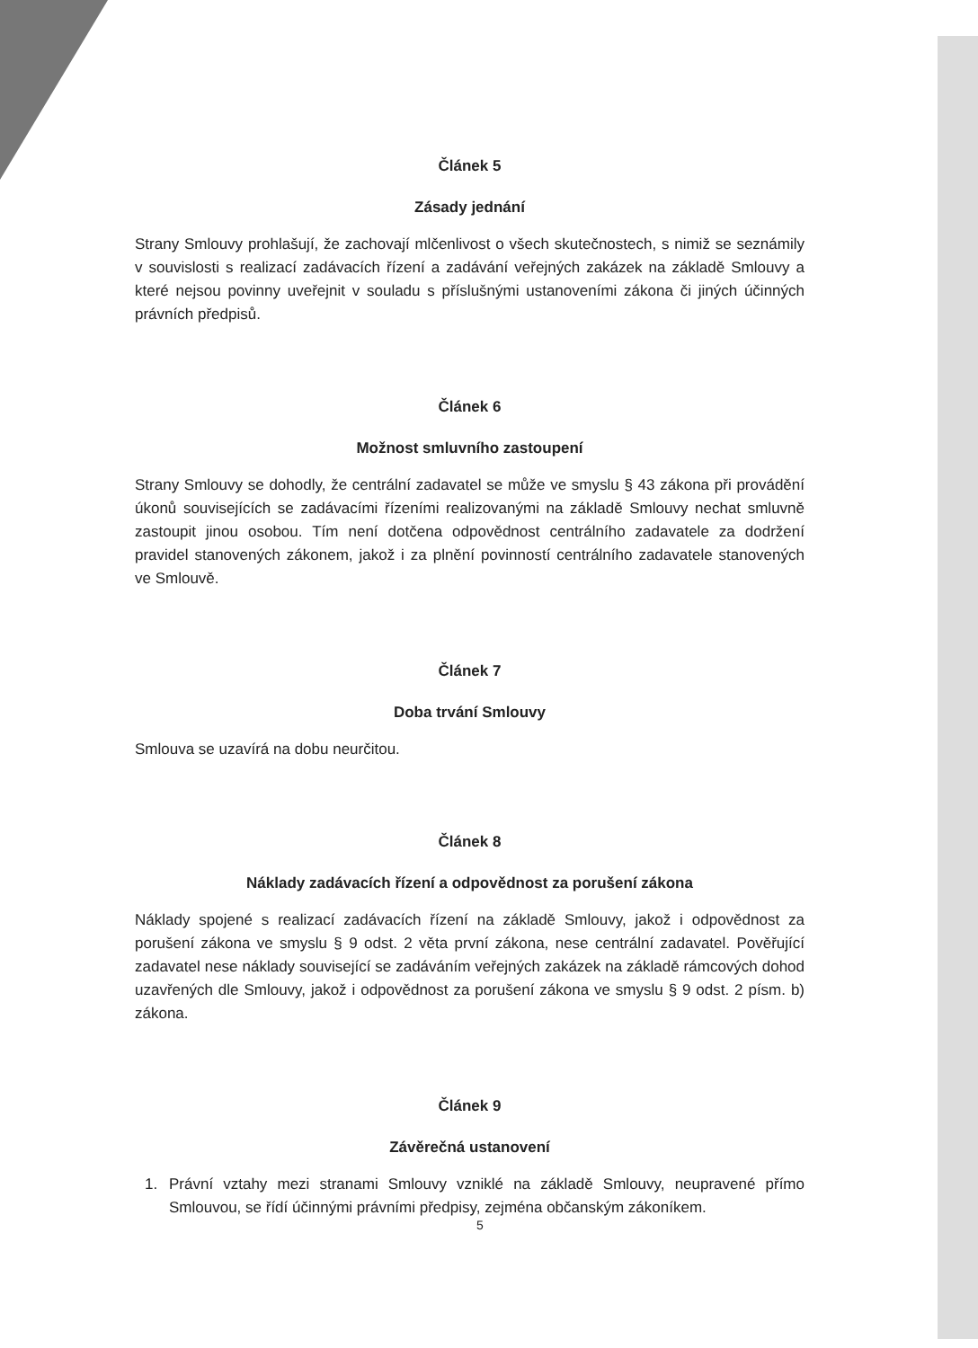Článek 5
Zásady jednání
Strany Smlouvy prohlašují, že zachovají mlčenlivost o všech skutečnostech, s nimiž se seznámily v souvislosti s realizací zadávacích řízení a zadávání veřejných zakázek na základě Smlouvy a které nejsou povinny uveřejnit v souladu s příslušnými ustanoveními zákona či jiných účinných právních předpisů.
Článek 6
Možnost smluvního zastoupení
Strany Smlouvy se dohodly, že centrální zadavatel se může ve smyslu § 43 zákona při provádění úkonů souvisejících se zadávacími řízeními realizovanými na základě Smlouvy nechat smluvně zastoupit jinou osobou. Tím není dotčena odpovědnost centrálního zadavatele za dodržení pravidel stanovených zákonem, jakož i za plnění povinností centrálního zadavatele stanovených ve Smlouvě.
Článek 7
Doba trvání Smlouvy
Smlouva se uzavírá na dobu neurčitou.
Článek 8
Náklady zadávacích řízení a odpovědnost za porušení zákona
Náklady spojené s realizací zadávacích řízení na základě Smlouvy, jakož i odpovědnost za porušení zákona ve smyslu § 9 odst. 2 věta první zákona, nese centrální zadavatel. Pověřující zadavatel nese náklady související se zadáváním veřejných zakázek na základě rámcových dohod uzavřených dle Smlouvy, jakož i odpovědnost za porušení zákona ve smyslu § 9 odst. 2 písm. b) zákona.
Článek 9
Závěrečná ustanovení
1. Právní vztahy mezi stranami Smlouvy vzniklé na základě Smlouvy, neupravené přímo Smlouvou, se řídí účinnými právními předpisy, zejména občanským zákoníkem.
5